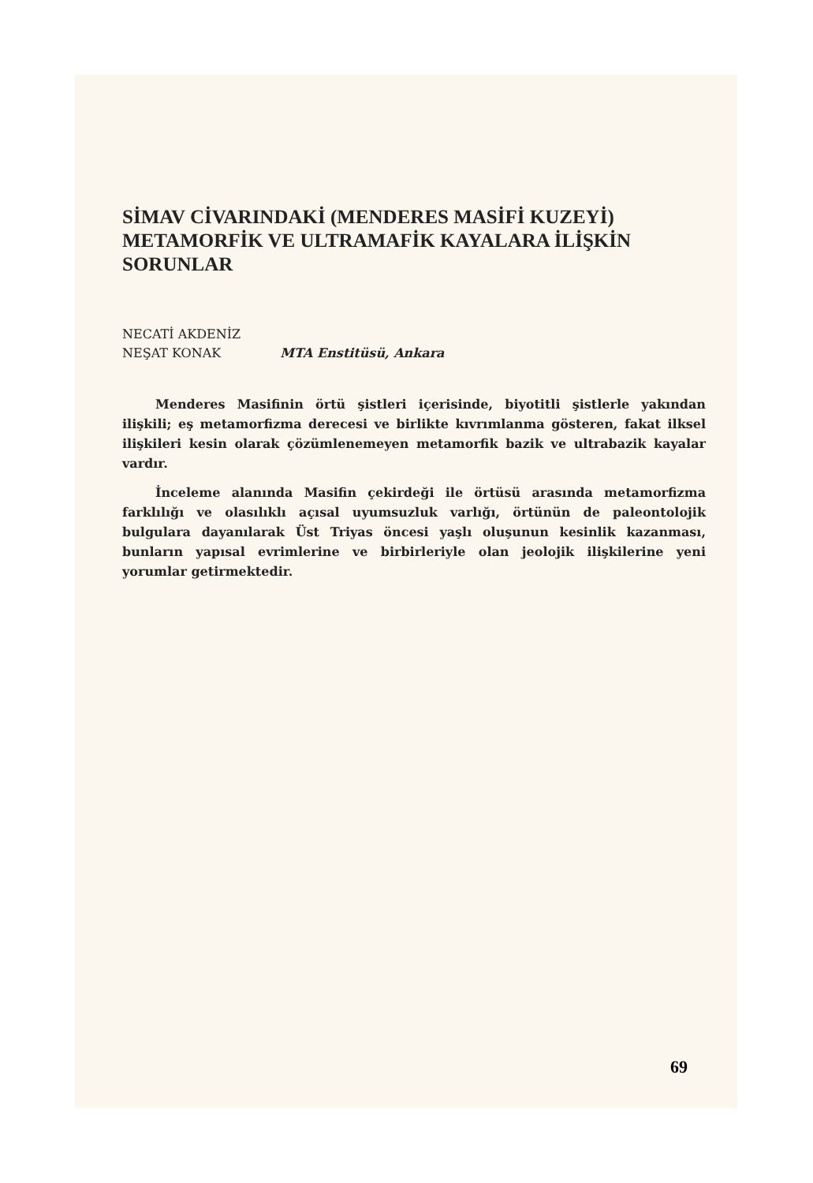SİMAV CİVARINDAKİ (MENDERES MASİFİ KUZEYİ) METAMORFİK VE ULTRAMAFİK KAYALARA İLİŞKİN SORUNLAR
NECATİ AKDENİZ
NEŞAT KONAK MTA Enstitüsü, Ankara
Menderes Masifinin örtü şistleri içerisinde, biyotitli şistlerle yakından ilişkili; eş metamorfizma derecesi ve birlikte kıvrımlanma gösteren, fakat ilksel ilişkileri kesin olarak çözümlenemeyen metamorfik bazik ve ultrabazik kayalar vardır.
İnceleme alanında Masifin çekirdeği ile örtüsü arasında metamorfizma farklılığı ve olasılıklı açısal uyumsuzluk varlığı, örtünün de paleontolojik bulgulara dayanılarak Üst Triyas öncesi yaşlı oluşunun kesinlik kazanması, bunların yapısal evrimlerine ve birbirleriyle olan jeolojik ilişkilerine yeni yorumlar getirmektedir.
69